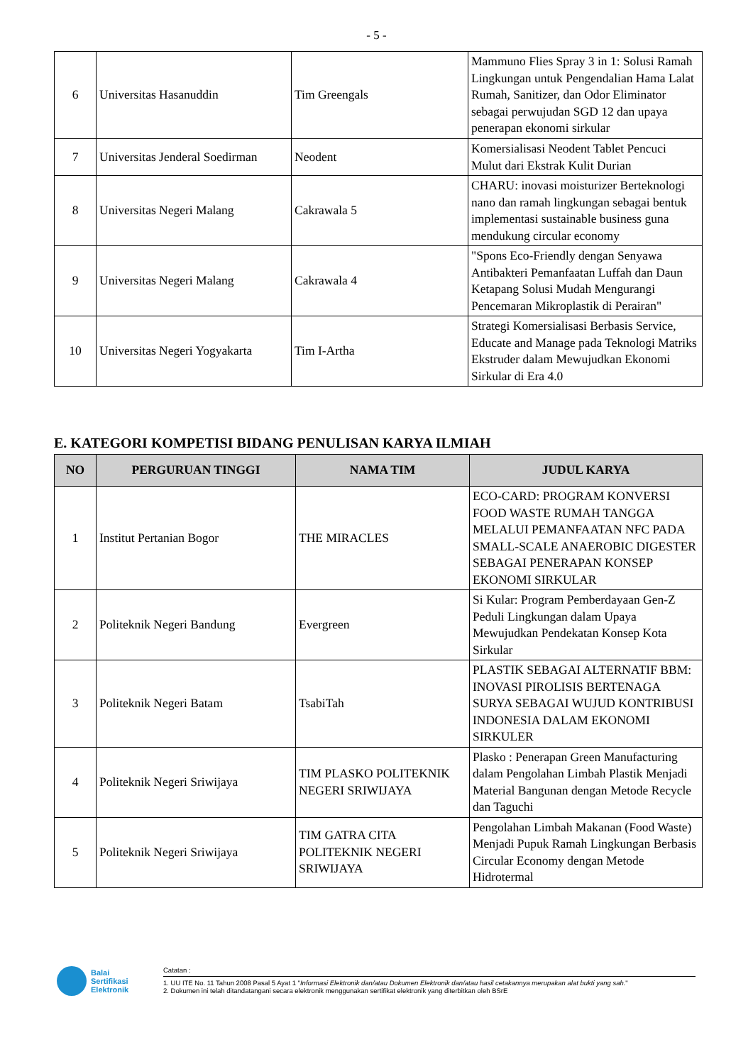- 5 -
| 6 | Universitas Hasanuddin | Tim Greengals | Mammuno Flies Spray 3 in 1: Solusi Ramah Lingkungan untuk Pengendalian Hama Lalat Rumah, Sanitizer, dan Odor Eliminator sebagai perwujudan SGD 12 dan upaya penerapan ekonomi sirkular |
| 7 | Universitas Jenderal Soedirman | Neodent | Komersialisasi Neodent Tablet Pencuci Mulut dari Ekstrak Kulit Durian |
| 8 | Universitas Negeri Malang | Cakrawala 5 | CHARU: inovasi moisturizer Berteknologi nano dan ramah lingkungan sebagai bentuk implementasi sustainable business guna mendukung circular economy |
| 9 | Universitas Negeri Malang | Cakrawala 4 | "Spons Eco-Friendly dengan Senyawa Antibakteri Pemanfaatan Luffah dan Daun Ketapang Solusi Mudah Mengurangi Pencemaran Mikroplastik di Perairan" |
| 10 | Universitas Negeri Yogyakarta | Tim I-Artha | Strategi Komersialisasi Berbasis Service, Educate and Manage pada Teknologi Matriks Ekstruder dalam Mewujudkan Ekonomi Sirkular di Era 4.0 |
E. KATEGORI KOMPETISI BIDANG PENULISAN KARYA ILMIAH
| NO | PERGURUAN TINGGI | NAMA TIM | JUDUL KARYA |
| --- | --- | --- | --- |
| 1 | Institut Pertanian Bogor | THE MIRACLES | ECO-CARD: PROGRAM KONVERSI FOOD WASTE RUMAH TANGGA MELALUI PEMANFAATAN NFC PADA SMALL-SCALE ANAEROBIC DIGESTER SEBAGAI PENERAPAN KONSEP EKONOMI SIRKULAR |
| 2 | Politeknik Negeri Bandung | Evergreen | Si Kular: Program Pemberdayaan Gen-Z Peduli Lingkungan dalam Upaya Mewujudkan Pendekatan Konsep Kota Sirkular |
| 3 | Politeknik Negeri Batam | TsabiTah | PLASTIK SEBAGAI ALTERNATIF BBM: INOVASI PIROLISIS BERTENAGA SURYA SEBAGAI WUJUD KONTRIBUSI INDONESIA DALAM EKONOMI SIRKULER |
| 4 | Politeknik Negeri Sriwijaya | TIM PLASKO POLITEKNIK NEGERI SRIWIJAYA | Plasko : Penerapan Green Manufacturing dalam Pengolahan Limbah Plastik Menjadi Material Bangunan dengan Metode Recycle dan Taguchi |
| 5 | Politeknik Negeri Sriwijaya | TIM GATRA CITA POLITEKNIK NEGERI SRIWIJAYA | Pengolahan Limbah Makanan (Food Waste) Menjadi Pupuk Ramah Lingkungan Berbasis Circular Economy dengan Metode Hidrotermal |
Balai
Sertifikasi
Elektronik
Catatan :
1. UU ITE No. 11 Tahun 2008 Pasal 5 Ayat 1 "Informasi Elektronik dan/atau Dokumen Elektronik dan/atau hasil cetakannya merupakan alat bukti yang sah."
2. Dokumen ini telah ditandatangani secara elektronik menggunakan sertifikat elektronik yang diterbitkan oleh BSrE